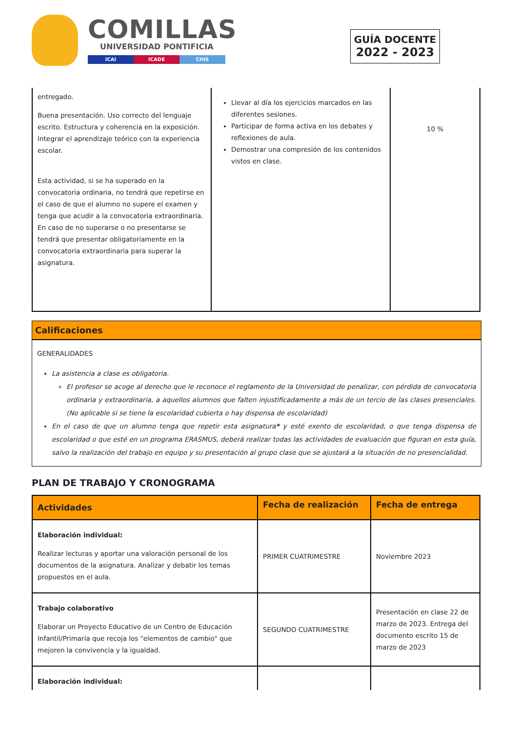COMILLAS
UNIVERSIDAD PONTIFICIA
ICAI ICADE CIHS
GUÍA DOCENTE
2022 - 2023
| entregado. Buena presentación. Uso correcto del lenguaje escrito. Estructura y coherencia en la exposición. Integrar el aprendizaje teórico con la experiencia escolar. Esta actividad, si se ha superado en la convocatoria ordinaria, no tendrá que repetirse en el caso de que el alumno no supere el examen y tenga que acudir a la convocatoria extraordinaria. En caso de no superarse o no presentarse se tendrá que presentar obligatoriamente en la convocatoria extraordinaria para superar la asignatura. | Llevar al día los ejercicios marcados en las diferentes sesiones. Participar de forma activa en los debates y reflexiones de aula. Demostrar una compresión de los contenidos vistos en clase. | 10 % |
Calificaciones
GENERALIDADES
La asistencia a clase es obligatoria.
El profesor se acoge al derecho que le reconoce el reglamento de la Universidad de penalizar, con pérdida de convocatoria ordinaria y extraordinaria, a aquellos alumnos que falten injustificadamente a más de un tercio de las clases presenciales. (No aplicable si se tiene la escolaridad cubierta o hay dispensa de escolaridad)
En el caso de que un alumno tenga que repetir esta asignatura* y esté exento de escolaridad, o que tenga dispensa de escolaridad o que esté en un programa ERASMUS, deberá realizar todas las actividades de evaluación que figuran en esta guía, salvo la realización del trabajo en equipo y su presentación al grupo clase que se ajustará a la situación de no presencialidad.
PLAN DE TRABAJO Y CRONOGRAMA
| Actividades | Fecha de realización | Fecha de entrega |
| --- | --- | --- |
| Elaboración individual: Realizar lecturas y aportar una valoración personal de los documentos de la asignatura. Analizar y debatir los temas propuestos en el aula. | PRIMER CUATRIMESTRE | Noviembre 2023 |
| Trabajo colaborativo Elaborar un Proyecto Educativo de un Centro de Educación Infantil/Primaria que recoja los "elementos de cambio" que mejoren la convivencia y la igualdad. | SEGUNDO CUATRIMESTRE | Presentación en clase 22 de marzo de 2023. Entrega del documento escrito 15 de marzo de 2023 |
| Elaboración individual: | | |